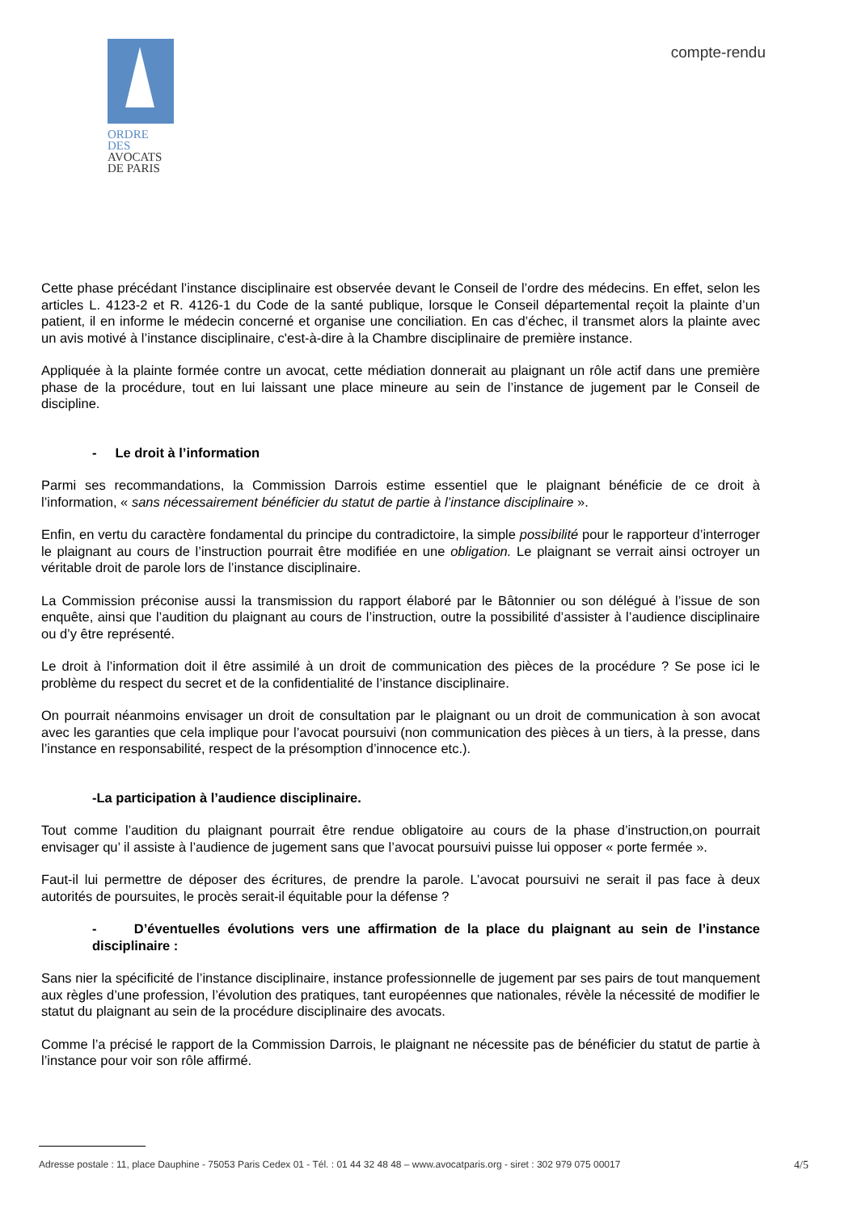ORDRE DES
AVOCATS
DE PARIS
compte-rendu
Cette phase précédant l’instance disciplinaire est observée devant le Conseil de l’ordre des médecins. En effet, selon les articles L. 4123-2 et R. 4126-1 du Code de la santé publique, lorsque le Conseil départemental reçoit la plainte d’un patient, il en informe le médecin concerné et organise une conciliation. En cas d’échec, il transmet alors la plainte avec un avis motivé à l’instance disciplinaire, c'est-à-dire à la Chambre disciplinaire de première instance.
Appliquée à la plainte formée contre un avocat, cette médiation donnerait au plaignant un rôle actif dans une première phase de la procédure, tout en lui laissant une place mineure au sein de l’instance de jugement par le Conseil de discipline.
- Le droit à l’information
Parmi ses recommandations, la Commission Darrois estime essentiel que le plaignant bénéficie de ce droit à l’information, « sans nécessairement bénéficier du statut de partie à l’instance disciplinaire ».
Enfin, en vertu du caractère fondamental du principe du contradictoire, la simple possibilité pour le rapporteur d’interroger le plaignant au cours de l’instruction pourrait être modifiée en une obligation. Le plaignant se verrait ainsi octroyer un véritable droit de parole lors de l’instance disciplinaire.
La Commission préconise aussi la transmission du rapport élaboré par le Bâtonnier ou son délégué à l’issue de son enquête, ainsi que l’audition du plaignant au cours de l’instruction, outre la possibilité d’assister à l’audience disciplinaire ou d’y être représenté.
Le droit à l’information doit il être assimilé à un droit de communication des pièces de la procédure ? Se pose ici le problème du respect du secret et de la confidentialité de l’instance disciplinaire.
On pourrait néanmoins envisager un droit de consultation par le plaignant ou un droit de communication à son avocat avec les garanties que cela implique pour l’avocat poursuivi (non communication des pièces à un tiers, à la presse, dans l’instance en responsabilité, respect de la présomption d’innocence etc.).
-La participation à l’audience disciplinaire.
Tout comme l’audition du plaignant pourrait être rendue obligatoire au cours de la phase d’instruction,on pourrait envisager qu’ il assiste à l’audience de jugement sans que l’avocat poursuivi puisse lui opposer « porte fermée ».
Faut-il lui permettre de déposer des écritures, de prendre la parole. L’avocat poursuivi ne serait il pas face à deux autorités de poursuites, le procès serait-il équitable pour la défense ?
- D’éventuelles évolutions vers une affirmation de la place du plaignant au sein de l’instance disciplinaire :
Sans nier la spécificité de l’instance disciplinaire, instance professionnelle de jugement par ses pairs de tout manquement aux règles d’une profession, l’évolution des pratiques, tant européennes que nationales, révèle la nécessité de modifier le statut du plaignant au sein de la procédure disciplinaire des avocats.
Comme l’a précisé le rapport de la Commission Darrois, le plaignant ne nécessite pas de bénéficier du statut de partie à l’instance pour voir son rôle affirmé.
Adresse postale : 11, place Dauphine - 75053 Paris Cedex 01 - Tél. : 01 44 32 48 48 – www.avocatparis.org - siret : 302 979 075 00017 4/5